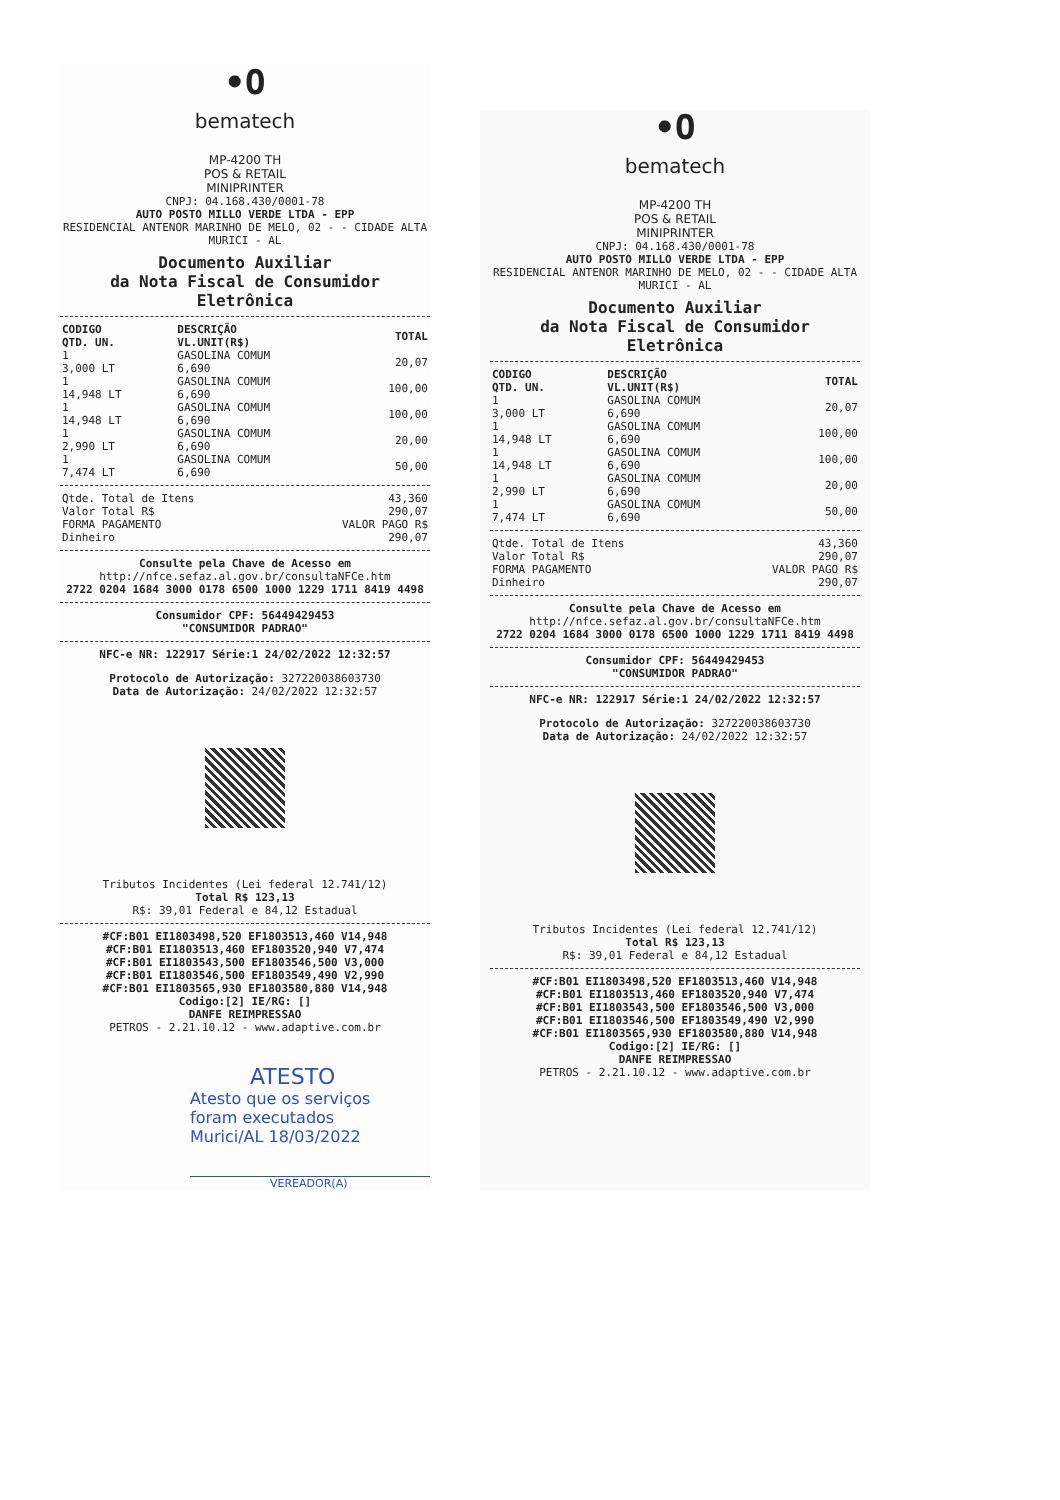•O
bematech
MP-4200 TH
POS & RETAIL
MINIPRINTER
CNPJ: 04.168.430/0001-78
AUTO POSTO MILLO VERDE LTDA - EPP
RESIDENCIAL ANTENOR MARINHO DE MELO, 02 - - CIDADE ALTA
MURICI - AL
Documento Auxiliar
da Nota Fiscal de Consumidor Eletrônica
| CODIGO QTD. UN. | DESCRIÇÃO VL.UNIT(R$) | TOTAL |
| --- | --- | --- |
| 1 3,000 LT | GASOLINA COMUM 6,690 | 20,07 |
| 1 14,948 LT | GASOLINA COMUM 6,690 | 100,00 |
| 1 14,948 LT | GASOLINA COMUM 6,690 | 100,00 |
| 1 2,990 LT | GASOLINA COMUM 6,690 | 20,00 |
| 1 7,474 LT | GASOLINA COMUM 6,690 | 50,00 |
| Qtde. Total de Itens | 43,360 |
| Valor Total R$ | 290,07 |
| FORMA PAGAMENTO | VALOR PAGO R$ |
| Dinheiro | 290,07 |
Consulte pela Chave de Acesso em
http://nfce.sefaz.al.gov.br/consultaNFCe.htm
2722 0204 1684 3000 0178 6500 1000 1229 1711 8419 4498
Consumidor CPF: 56449429453
"CONSUMIDOR PADRAO"
NFC-e NR: 122917 Série:1 24/02/2022 12:32:57
Protocolo de Autorização: 327220038603730
Data de Autorização: 24/02/2022 12:32:57
Tributos Incidentes (Lei federal 12.741/12)
Total R$ 123,13
R$: 39,01 Federal e 84,12 Estadual
#CF:B01 EI1803498,520 EF1803513,460 V14,948
#CF:B01 EI1803513,460 EF1803520,940 V7,474
#CF:B01 EI1803543,500 EF1803546,500 V3,000
#CF:B01 EI1803546,500 EF1803549,490 V2,990
#CF:B01 EI1803565,930 EF1803580,880 V14,948
Codigo:[2] IE/RG: []
DANFE REIMPRESSAO
PETROS - 2.21.10.12 - www.adaptive.com.br
ATESTO
Atesto que os serviços
foram executados
Murici/AL 18/03/2022
VEREADOR(A)
•O
bematech
MP-4200 TH
POS & RETAIL
MINIPRINTER
CNPJ: 04.168.430/0001-78
AUTO POSTO MILLO VERDE LTDA - EPP
RESIDENCIAL ANTENOR MARINHO DE MELO, 02 - - CIDADE ALTA
MURICI - AL
Documento Auxiliar
da Nota Fiscal de Consumidor Eletrônica
| CODIGO QTD. UN. | DESCRIÇÃO VL.UNIT(R$) | TOTAL |
| --- | --- | --- |
| 1 3,000 LT | GASOLINA COMUM 6,690 | 20,07 |
| 1 14,948 LT | GASOLINA COMUM 6,690 | 100,00 |
| 1 14,948 LT | GASOLINA COMUM 6,690 | 100,00 |
| 1 2,990 LT | GASOLINA COMUM 6,690 | 20,00 |
| 1 7,474 LT | GASOLINA COMUM 6,690 | 50,00 |
| Qtde. Total de Itens | 43,360 |
| Valor Total R$ | 290,07 |
| FORMA PAGAMENTO | VALOR PAGO R$ |
| Dinheiro | 290,07 |
Consulte pela Chave de Acesso em
http://nfce.sefaz.al.gov.br/consultaNFCe.htm
2722 0204 1684 3000 0178 6500 1000 1229 1711 8419 4498
Consumidor CPF: 56449429453
"CONSUMIDOR PADRAO"
NFC-e NR: 122917 Série:1 24/02/2022 12:32:57
Protocolo de Autorização: 327220038603730
Data de Autorização: 24/02/2022 12:32:57
Tributos Incidentes (Lei federal 12.741/12)
Total R$ 123,13
R$: 39,01 Federal e 84,12 Estadual
#CF:B01 EI1803498,520 EF1803513,460 V14,948
#CF:B01 EI1803513,460 EF1803520,940 V7,474
#CF:B01 EI1803543,500 EF1803546,500 V3,000
#CF:B01 EI1803546,500 EF1803549,490 V2,990
#CF:B01 EI1803565,930 EF1803580,880 V14,948
Codigo:[2] IE/RG: []
DANFE REIMPRESSAO
PETROS - 2.21.10.12 - www.adaptive.com.br